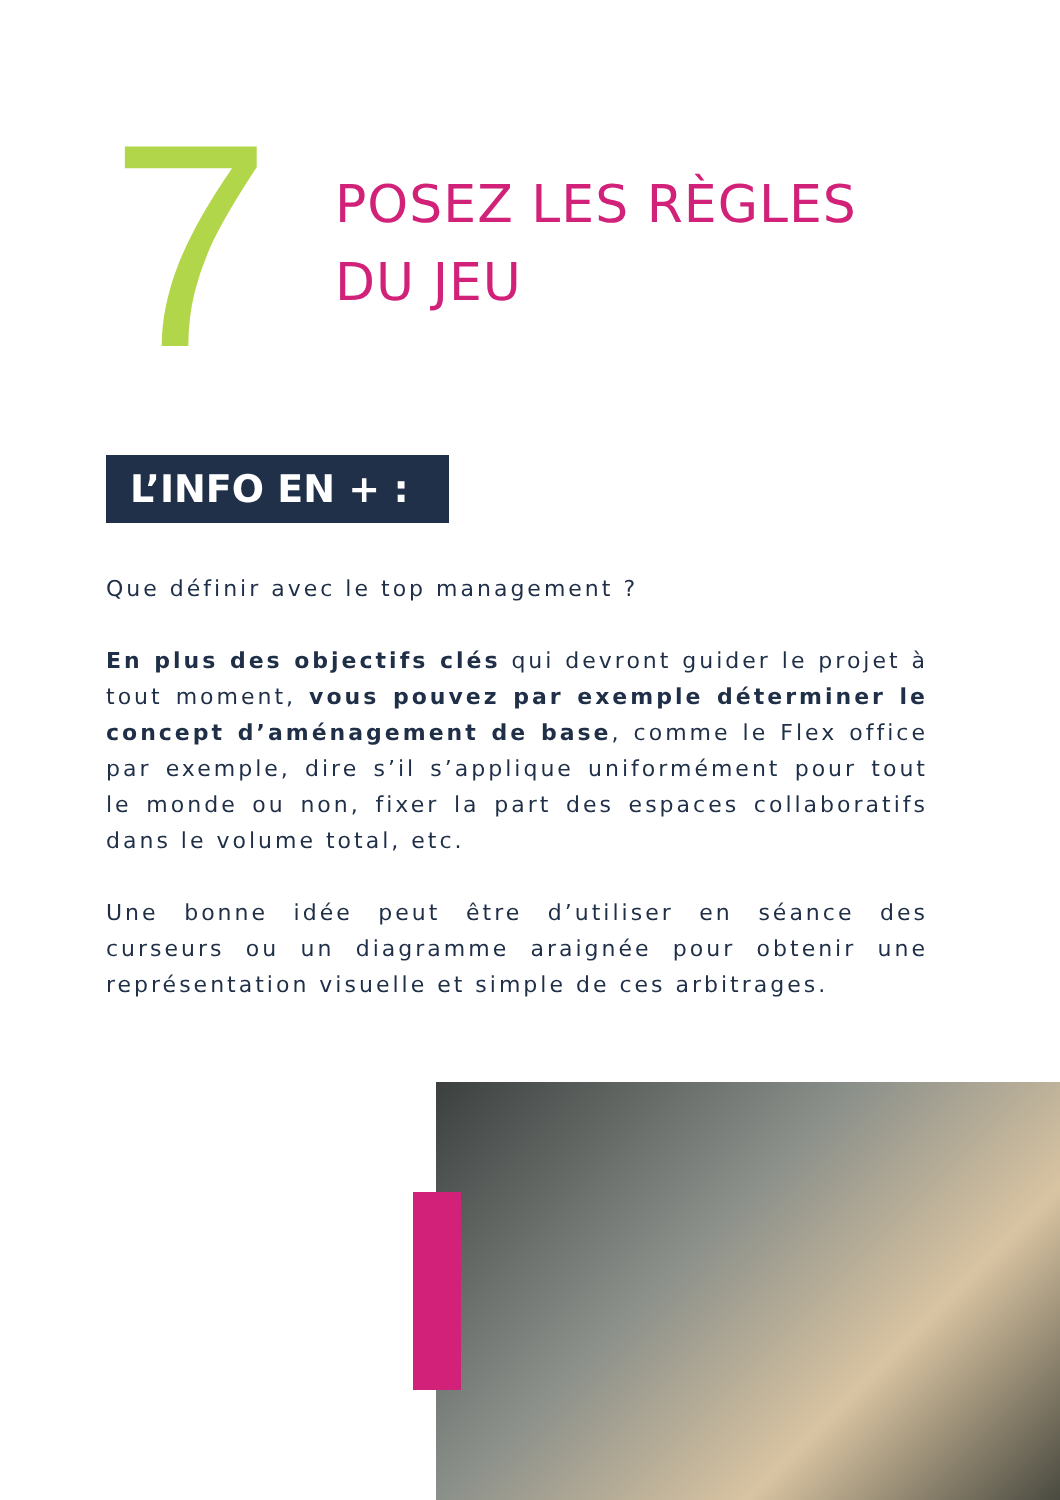7
POSEZ LES RÈGLES
DU JEU
L’INFO EN + :
Que définir avec le top management ?
En plus des objectifs clés qui devront guider le projet à tout moment, vous pouvez par exemple déterminer le concept d’aménagement de base, comme le Flex office par exemple, dire s’il s’applique uniformément pour tout le monde ou non, fixer la part des espaces collaboratifs dans le volume total, etc.
Une bonne idée peut être d’utiliser en séance des curseurs ou un diagramme araignée pour obtenir une représentation visuelle et simple de ces arbitrages.